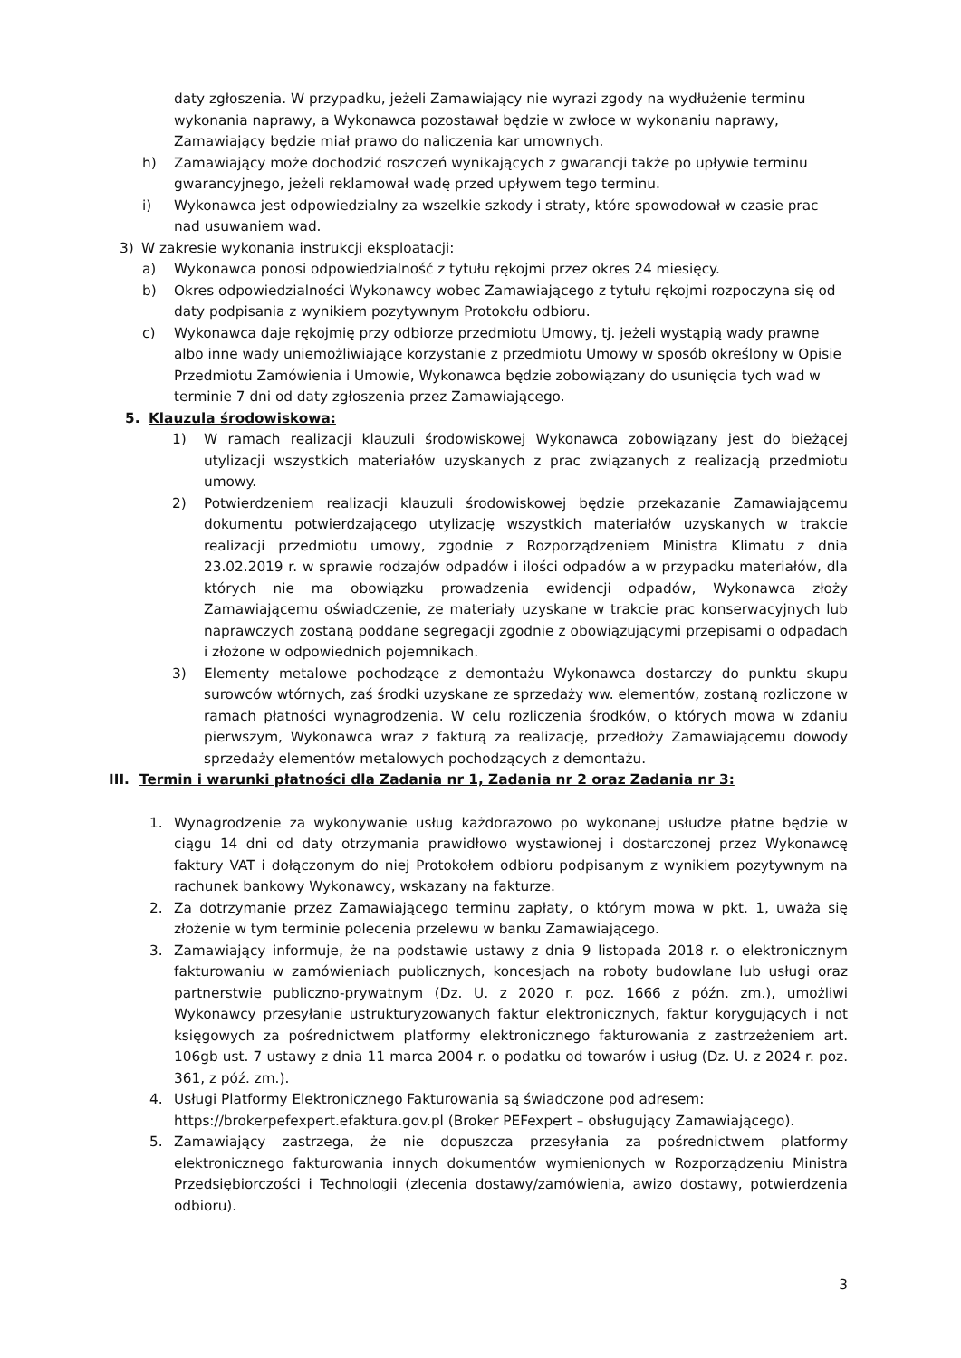daty zgłoszenia. W przypadku, jeżeli Zamawiający nie wyrazi zgody na wydłużenie terminu wykonania naprawy, a Wykonawca pozostawał będzie w zwłoce w wykonaniu naprawy, Zamawiający będzie miał prawo do naliczenia kar umownych.
h) Zamawiający może dochodzić roszczeń wynikających z gwarancji także po upływie terminu gwarancyjnego, jeżeli reklamował wadę przed upływem tego terminu.
i) Wykonawca jest odpowiedzialny za wszelkie szkody i straty, które spowodował w czasie prac nad usuwaniem wad.
3) W zakresie wykonania instrukcji eksploatacji:
a) Wykonawca ponosi odpowiedzialność z tytułu rękojmi przez okres 24 miesięcy.
b) Okres odpowiedzialności Wykonawcy wobec Zamawiającego z tytułu rękojmi rozpoczyna się od daty podpisania z wynikiem pozytywnym Protokołu odbioru.
c) Wykonawca daje rękojmię przy odbiorze przedmiotu Umowy, tj. jeżeli wystąpią wady prawne albo inne wady uniemożliwiające korzystanie z przedmiotu Umowy w sposób określony w Opisie Przedmiotu Zamówienia i Umowie, Wykonawca będzie zobowiązany do usunięcia tych wad w terminie 7 dni od daty zgłoszenia przez Zamawiającego.
5. Klauzula środowiskowa:
1) W ramach realizacji klauzuli środowiskowej Wykonawca zobowiązany jest do bieżącej utylizacji wszystkich materiałów uzyskanych z prac związanych z realizacją przedmiotu umowy.
2) Potwierdzeniem realizacji klauzuli środowiskowej będzie przekazanie Zamawiającemu dokumentu potwierdzającego utylizację wszystkich materiałów uzyskanych w trakcie realizacji przedmiotu umowy, zgodnie z Rozporządzeniem Ministra Klimatu z dnia 23.02.2019 r. w sprawie rodzajów odpadów i ilości odpadów a w przypadku materiałów, dla których nie ma obowiązku prowadzenia ewidencji odpadów, Wykonawca złoży Zamawiającemu oświadczenie, ze materiały uzyskane w trakcie prac konserwacyjnych lub naprawczych zostaną poddane segregacji zgodnie z obowiązującymi przepisami o odpadach i złożone w odpowiednich pojemnikach.
3) Elementy metalowe pochodzące z demontażu Wykonawca dostarczy do punktu skupu surowców wtórnych, zaś środki uzyskane ze sprzedaży ww. elementów, zostaną rozliczone w ramach płatności wynagrodzenia. W celu rozliczenia środków, o których mowa w zdaniu pierwszym, Wykonawca wraz z fakturą za realizację, przedłoży Zamawiającemu dowody sprzedaży elementów metalowych pochodzących z demontażu.
III. Termin i warunki płatności dla Zadania nr 1, Zadania nr 2 oraz Zadania nr 3:
1. Wynagrodzenie za wykonywanie usług każdorazowo po wykonanej usłudze płatne będzie w ciągu 14 dni od daty otrzymania prawidłowo wystawionej i dostarczonej przez Wykonawcę faktury VAT i dołączonym do niej Protokołem odbioru podpisanym z wynikiem pozytywnym na rachunek bankowy Wykonawcy, wskazany na fakturze.
2. Za dotrzymanie przez Zamawiającego terminu zapłaty, o którym mowa w pkt. 1, uważa się złożenie w tym terminie polecenia przelewu w banku Zamawiającego.
3. Zamawiający informuje, że na podstawie ustawy z dnia 9 listopada 2018 r. o elektronicznym fakturowaniu w zamówieniach publicznych, koncesjach na roboty budowlane lub usługi oraz partnerstwie publiczno-prywatnym (Dz. U. z 2020 r. poz. 1666 z późn. zm.), umożliwi Wykonawcy przesyłanie ustrukturyzowanych faktur elektronicznych, faktur korygujących i not księgowych za pośrednictwem platformy elektronicznego fakturowania z zastrzeżeniem art. 106gb ust. 7 ustawy z dnia 11 marca 2004 r. o podatku od towarów i usług (Dz. U. z 2024 r. poz. 361, z póź. zm.).
4. Usługi Platformy Elektronicznego Fakturowania są świadczone pod adresem: https://brokerpefexpert.efaktura.gov.pl (Broker PEFexpert – obsługujący Zamawiającego).
5. Zamawiający zastrzega, że nie dopuszcza przesyłania za pośrednictwem platformy elektronicznego fakturowania innych dokumentów wymienionych w Rozporządzeniu Ministra Przedsiębiorczości i Technologii (zlecenia dostawy/zamówienia, awizo dostawy, potwierdzenia odbioru).
3